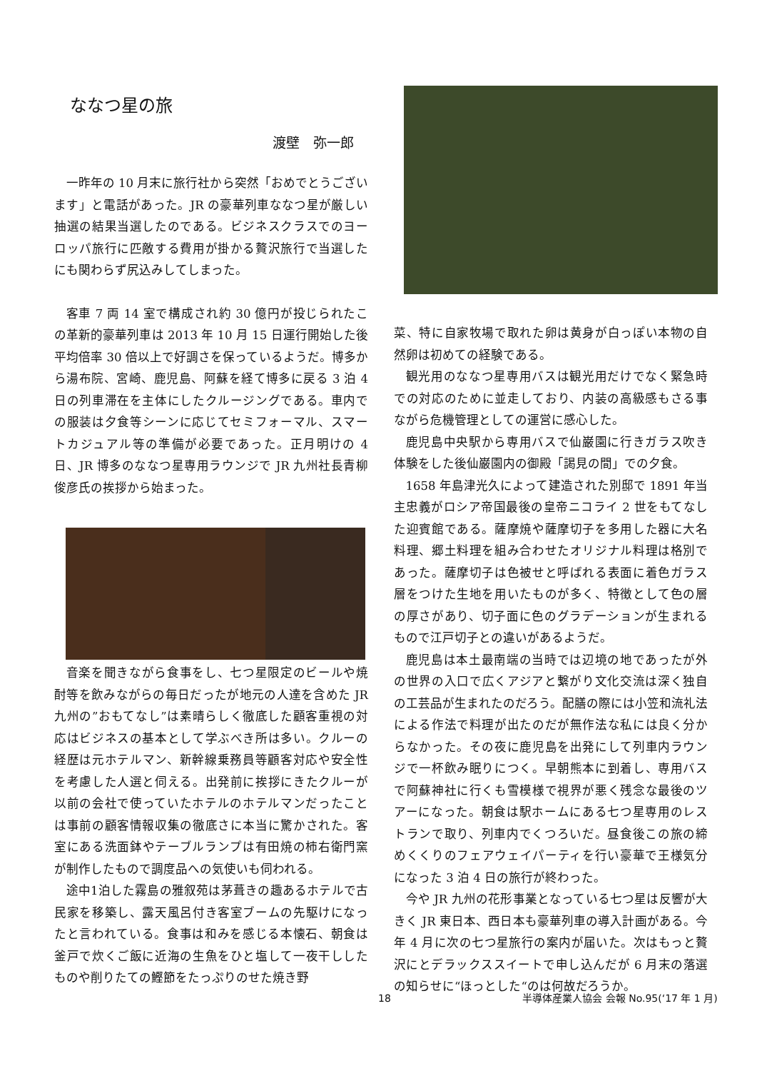ななつ星の旅
渡壁　弥一郎
一昨年の 10 月末に旅行社から突然「おめでとうございます」と電話があった。JR の豪華列車ななつ星が厳しい抽選の結果当選したのである。ビジネスクラスでのヨーロッパ旅行に匹敵する費用が掛かる贅沢旅行で当選したにも関わらず尻込みしてしまった。
客車 7 両 14 室で構成され約 30 億円が投じられたこの革新的豪華列車は 2013 年 10 月 15 日運行開始した後平均倍率 30 倍以上で好調さを保っているようだ。博多から湯布院、宮崎、鹿児島、阿蘇を経て博多に戻る 3 泊 4 日の列車滞在を主体にしたクルージングである。車内での服装は夕食等シーンに応じてセミフォーマル、スマートカジュアル等の準備が必要であった。正月明けの 4 日、JR 博多のななつ星専用ラウンジで JR 九州社長青柳俊彦氏の挨拶から始まった。
音楽を聞きながら食事をし、七つ星限定のビールや焼酎等を飲みながらの毎日だったが地元の人達を含めた JR 九州の”おもてなし”は素晴らしく徹底した顧客重視の対応はビジネスの基本として学ぶべき所は多い。クルーの経歴は元ホテルマン、新幹線乗務員等顧客対応や安全性を考慮した人選と伺える。出発前に挨拶にきたクルーが以前の会社で使っていたホテルのホテルマンだったことは事前の顧客情報収集の徹底さに本当に驚かされた。客室にある洗面鉢やテーブルランプは有田焼の柿右衛門窯が制作したもので調度品への気使いも伺われる。
途中1泊した霧島の雅叙苑は茅葺きの趣あるホテルで古民家を移築し、露天風呂付き客室ブームの先駆けになったと言われている。食事は和みを感じる本懐石、朝食は釜戸で炊くご飯に近海の生魚をひと塩して一夜干ししたものや削りたての鰹節をたっぷりのせた焼き野
菜、特に自家牧場で取れた卵は黄身が白っぽい本物の自然卵は初めての経験である。
観光用のななつ星専用バスは観光用だけでなく緊急時での対応のために並走しており、内装の高級感もさる事ながら危機管理としての運営に感心した。
鹿児島中央駅から専用バスで仙巌園に行きガラス吹き体験をした後仙巌園内の御殿「謁見の間」での夕食。
1658 年島津光久によって建造された別邸で 1891 年当主忠義がロシア帝国最後の皇帝ニコライ 2 世をもてなした迎賓館である。薩摩焼や薩摩切子を多用した器に大名料理、郷土料理を組み合わせたオリジナル料理は格別であった。薩摩切子は色被せと呼ばれる表面に着色ガラス層をつけた生地を用いたものが多く、特徴として色の層の厚さがあり、切子面に色のグラデーションが生まれるもので江戸切子との違いがあるようだ。
鹿児島は本土最南端の当時では辺境の地であったが外の世界の入口で広くアジアと繋がり文化交流は深く独自の工芸品が生まれたのだろう。配膳の際には小笠和流礼法による作法で料理が出たのだが無作法な私には良く分からなかった。その夜に鹿児島を出発にして列車内ラウンジで一杯飲み眠りにつく。早朝熊本に到着し、専用バスで阿蘇神社に行くも雪模様で視界が悪く残念な最後のツアーになった。朝食は駅ホームにある七つ星専用のレストランで取り、列車内でくつろいだ。昼食後この旅の締めくくりのフェアウェイパーティを行い豪華で王様気分になった 3 泊 4 日の旅行が終わった。
今や JR 九州の花形事業となっている七つ星は反響が大きく JR 東日本、西日本も豪華列車の導入計画がある。今年 4 月に次の七つ星旅行の案内が届いた。次はもっと贅沢にとデラックススイートで申し込んだが 6 月末の落選の知らせに“ほっとした“のは何故だろうか。
18 半導体産業人協会 会報 No.95(‘17 年 1 月)